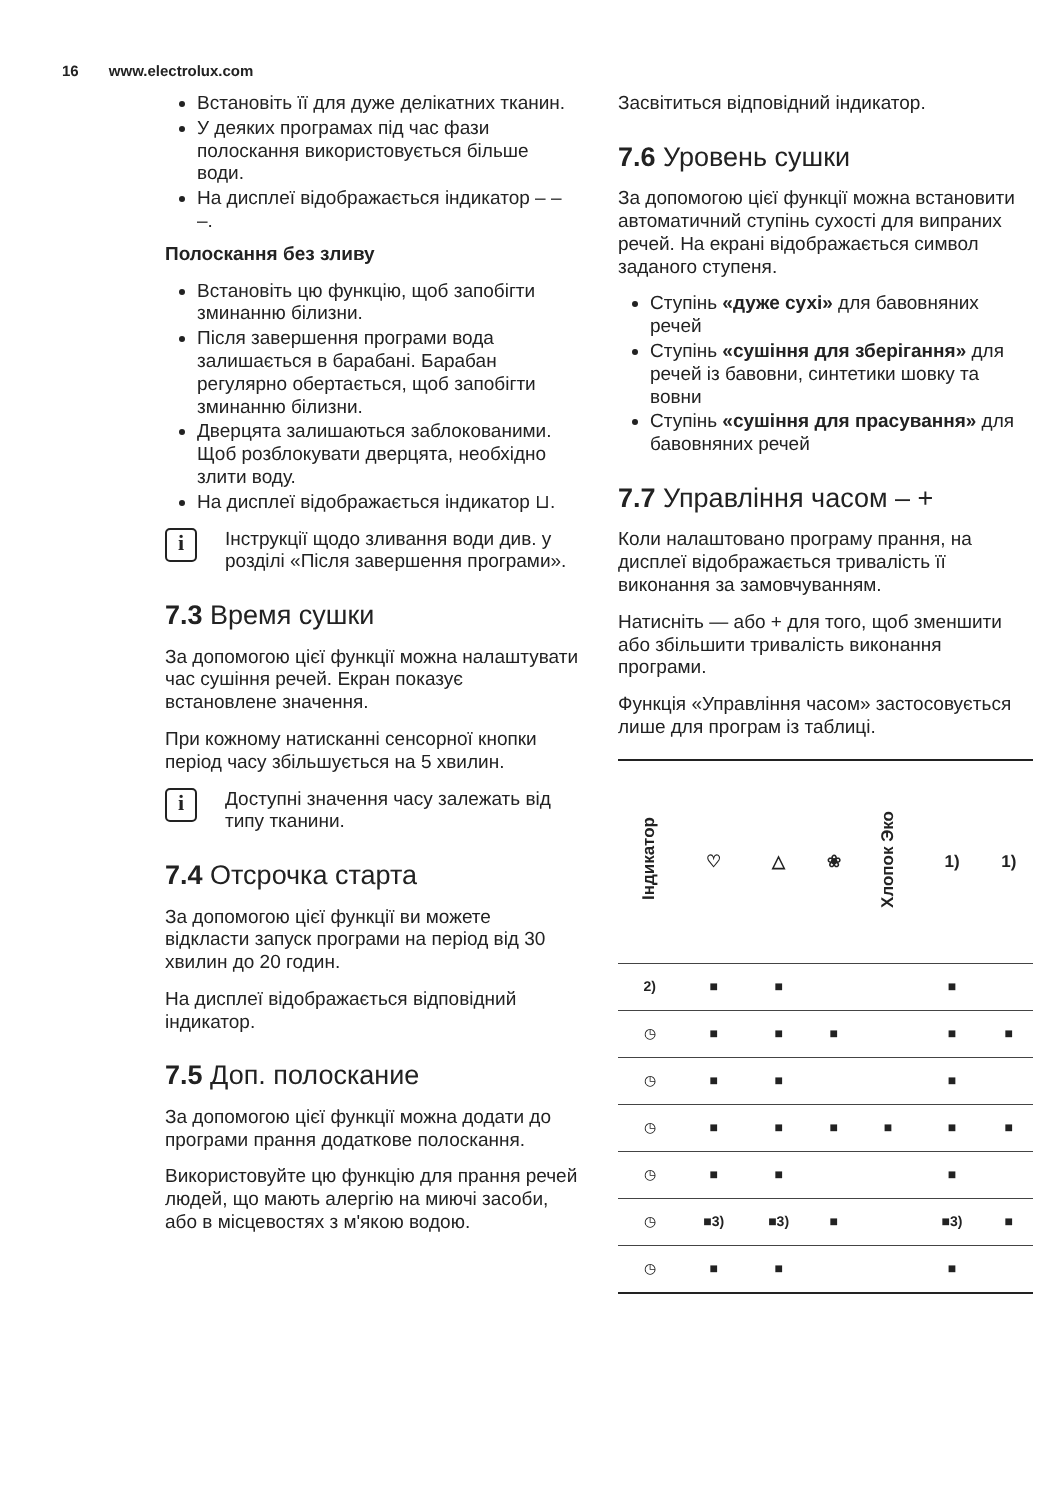16 www.electrolux.com
Встановіть її для дуже делікатних тканин.
У деяких програмах під час фази полоскання використовується більше води.
На дисплеї відображається індикатор – – –.
Полоскання без зливу
Встановіть цю функцію, щоб запобігти зминанню білизни.
Після завершення програми вода залишається в барабані. Барабан регулярно обертається, щоб запобігти зминанню білизни.
Дверцята залишаються заблокованими. Щоб розблокувати дверцята, необхідно злити воду.
На дисплеї відображається індикатор ⊔.
i
Інструкції щодо зливання води див. у розділі «Після завершення програми».
7.3 Время сушки
За допомогою цієї функції можна налаштувати час сушіння речей. Екран показує встановлене значення.
При кожному натисканні сенсорної кнопки період часу збільшується на 5 хвилин.
i
Доступні значення часу залежать від типу тканини.
7.4 Отсрочка старта
За допомогою цієї функції ви можете відкласти запуск програми на період від 30 хвилин до 20 годин.
На дисплеї відображається відповідний індикатор.
7.5 Доп. полоскание
За допомогою цієї функції можна додати до програми прання додаткове полоскання.
Використовуйте цю функцію для прання речей людей, що мають алергію на миючі засоби, або в місцевостях з м'якою водою.
Засвітиться відповідний індикатор.
7.6 Уровень сушки
За допомогою цієї функції можна встановити автоматичний ступінь сухості для випраних речей. На екрані відображається символ заданого ступеня.
Ступінь «дуже сухі» для бавовняних речей
Ступінь «сушіння для зберігання» для речей із бавовни, синтетики шовку та вовни
Ступінь «сушіння для прасування» для бавовняних речей
7.7 Управління часом – +
Коли налаштовано програму прання, на дисплеї відображається тривалість її виконання за замовчуванням.
Натисніть — або + для того, щоб зменшити або збільшити тривалість виконання програми.
Функція «Управління часом» застосовується лише для програм із таблиці.
| Індикатор | ♡ | △ | ❀ | Хлопок Эко | 1) | 1) |
| --- | --- | --- | --- | --- | --- | --- |
| 2) | ■ | ■ | | | ■ | |
| ◷ | ■ | ■ | ■ | | ■ | ■ |
| ◷ | ■ | ■ | | | ■ | |
| ◷ | ■ | ■ | ■ | ■ | ■ | ■ |
| ◷ | ■ | ■ | | | ■ | |
| ◷ | ■ 3) | ■ 3) | ■ | | ■ 3) | ■ |
| ◷ | ■ | ■ | | | ■ | |